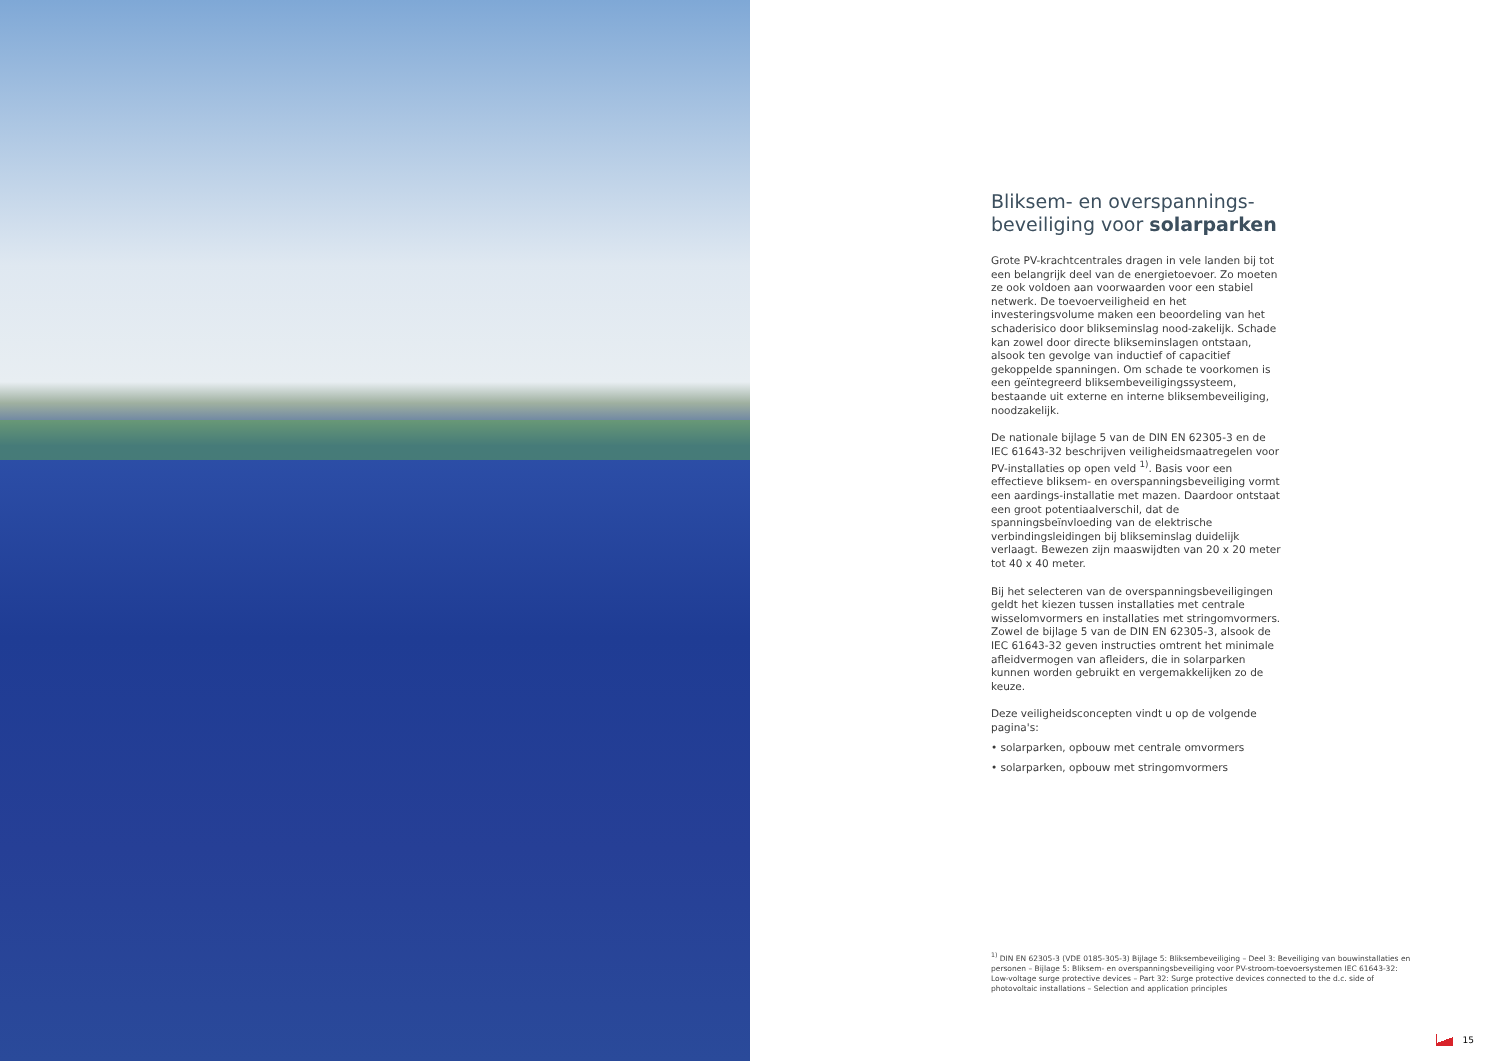Bliksem- en overspannings-
beveiliging voor solarparken
Grote PV-krachtcentrales dragen in vele landen bij tot een belangrijk deel van de energietoevoer. Zo moeten ze ook voldoen aan voorwaarden voor een stabiel netwerk. De toevoerveiligheid en het investeringsvolume maken een beoordeling van het schaderisico door blikseminslag nood-zakelijk. Schade kan zowel door directe blikseminslagen ontstaan, alsook ten gevolge van inductief of capacitief gekoppelde spanningen. Om schade te voorkomen is een geïntegreerd bliksembeveiligingssysteem, bestaande uit externe en interne bliksembeveiliging, noodzakelijk.
De nationale bijlage 5 van de DIN EN 62305-3 en de IEC 61643-32 beschrijven veiligheidsmaatregelen voor PV-installaties op open veld <sup>1)</sup>. Basis voor een effectieve bliksem- en overspanningsbeveiliging vormt een aardings-installatie met mazen. Daardoor ontstaat een groot potentiaalverschil, dat de spanningsbeïnvloeding van de elektrische verbindingsleidingen bij blikseminslag duidelijk verlaagt. Bewezen zijn maaswijdten van 20 x 20 meter tot 40 x 40 meter.
Bij het selecteren van de overspanningsbeveiligingen geldt het kiezen tussen installaties met centrale wisselomvormers en installaties met stringomvormers. Zowel de bijlage 5 van de DIN EN 62305-3, alsook de IEC 61643-32 geven instructies omtrent het minimale afleidvermogen van afleiders, die in solarparken kunnen worden gebruikt en vergemakkelijken zo de keuze.
Deze veiligheidsconcepten vindt u op de volgende pagina's:
• solarparken, opbouw met centrale omvormers
• solarparken, opbouw met stringomvormers
<sup>1)</sup> DIN EN 62305-3 (VDE 0185-305-3) Bijlage 5: Bliksembeveiliging – Deel 3: Beveiliging van bouwinstallaties en personen – Bijlage 5: Bliksem- en overspanningsbeveiliging voor PV-stroom-toevoersystemen IEC 61643-32: Low-voltage surge protective devices – Part 32: Surge protective devices connected to the d.c. side of photovoltaic installations – Selection and application principles
15